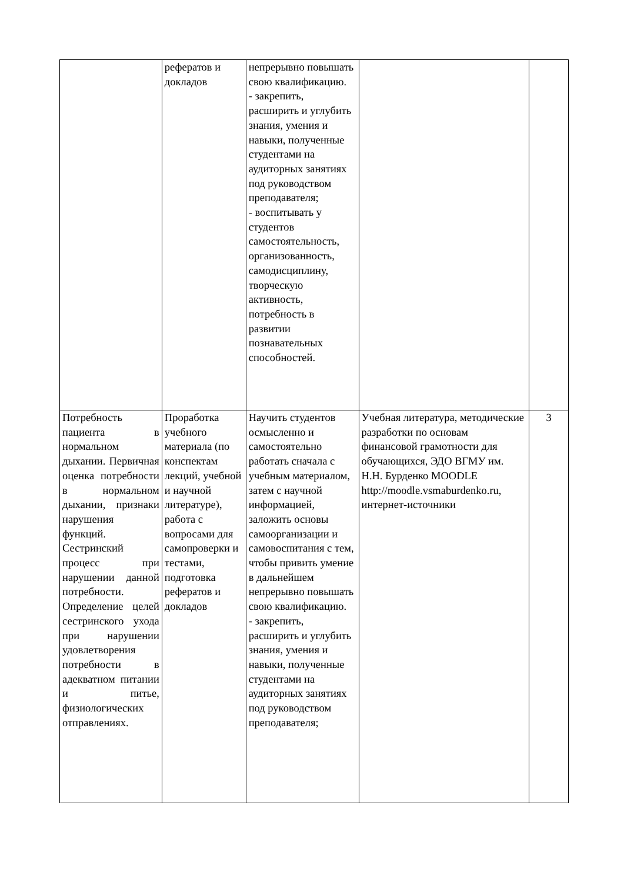| | рефератов и докладов | непрерывно повышать свою квалификацию. - закрепить, расширить и углубить знания, умения и навыки, полученные студентами на аудиторных занятиях под руководством преподавателя; - воспитывать у студентов самостоятельность, организованность, самодисциплину, творческую активность, потребность в развитии познавательных способностей. | | |
| Потребность пациента в нормальном дыхании. Первичная оценка потребности в нормальном дыхании, признаки нарушения функций. Сестринский процесс при нарушении данной потребности. Определение целей сестринского ухода при нарушении удовлетворения потребности в адекватном питании и питье, физиологических отправлениях. | Проработка учебного материала (по конспектам лекций, учебной и научной литературе), работа с вопросами для самопроверки и тестами, подготовка рефератов и докладов | Научить студентов осмысленно и самостоятельно работать сначала с учебным материалом, затем с научной информацией, заложить основы самоорганизации и самовоспитания с тем, чтобы привить умение в дальнейшем непрерывно повышать свою квалификацию. - закрепить, расширить и углубить знания, умения и навыки, полученные студентами на аудиторных занятиях под руководством преподавателя; | Учебная литература, методические разработки по основам финансовой грамотности для обучающихся, ЭДО ВГМУ им. Н.Н. Бурденко MOODLE http://moodle.vsmaburdenko.ru, интернет-источники | 3 |